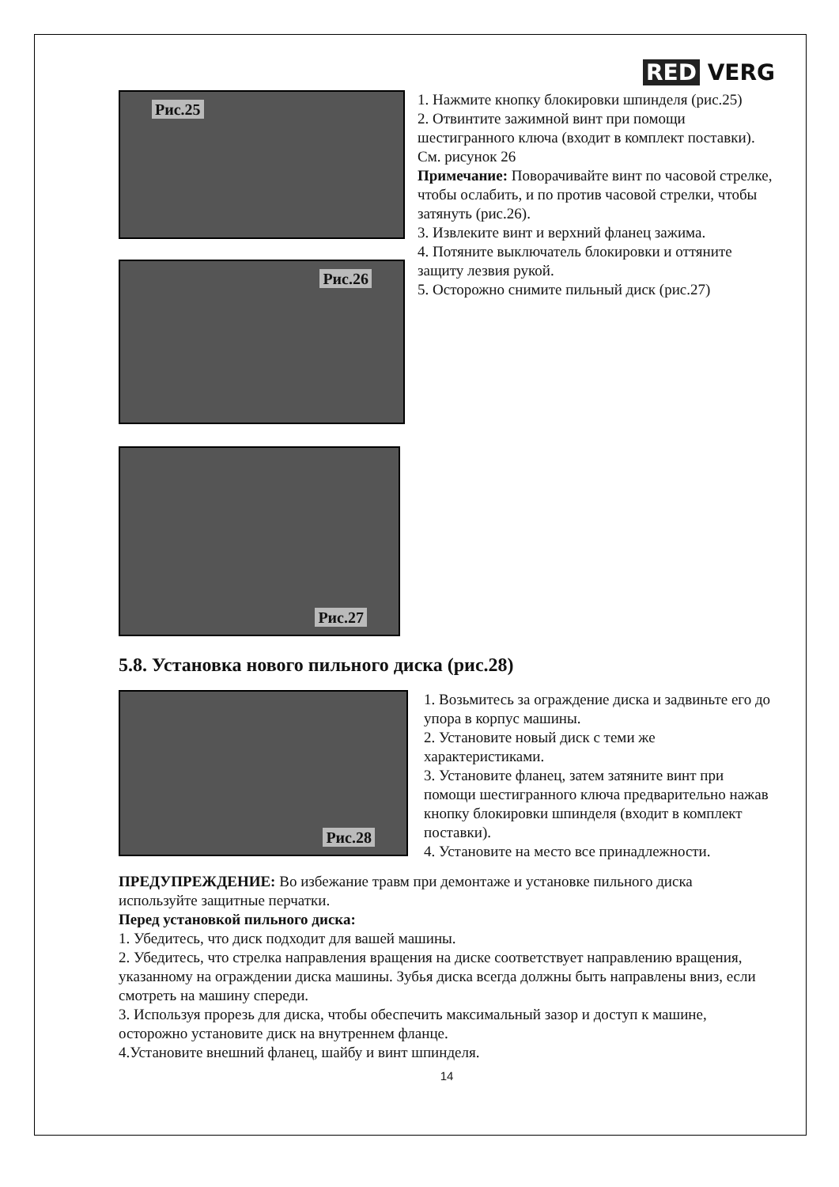RED VERG
Рис.25
Рис.26
Рис.27
1. Нажмите кнопку блокировки шпинделя (рис.25)
2. Отвинтите зажимной винт при помощи шестигранного ключа (входит в комплект поставки). См. рисунок 26
Примечание: Поворачивайте винт по часовой стрелке, чтобы ослабить, и по против часовой стрелки, чтобы затянуть (рис.26).
3. Извлеките винт и верхний фланец зажима.
4. Потяните выключатель блокировки и оттяните защиту лезвия рукой.
5. Осторожно снимите пильный диск (рис.27)
5.8. Установка нового пильного диска (рис.28)
Рис.28
1. Возьмитесь за ограждение диска и задвиньте его до упора в корпус машины.
2. Установите новый диск с теми же характеристиками.
3. Установите фланец, затем затяните винт при помощи шестигранного ключа предварительно нажав кнопку блокировки шпинделя (входит в комплект поставки).
4. Установите на место все принадлежности.
ПРЕДУПРЕЖДЕНИЕ: Во избежание травм при демонтаже и установке пильного диска используйте защитные перчатки.
Перед установкой пильного диска:
1. Убедитесь, что диск подходит для вашей машины.
2. Убедитесь, что стрелка направления вращения на диске соответствует направлению вращения, указанному на ограждении диска машины. Зубья диска всегда должны быть направлены вниз, если смотреть на машину спереди.
3. Используя прорезь для диска, чтобы обеспечить максимальный зазор и доступ к машине, осторожно установите диск на внутреннем фланце.
4.Установите внешний фланец, шайбу и винт шпинделя.
14